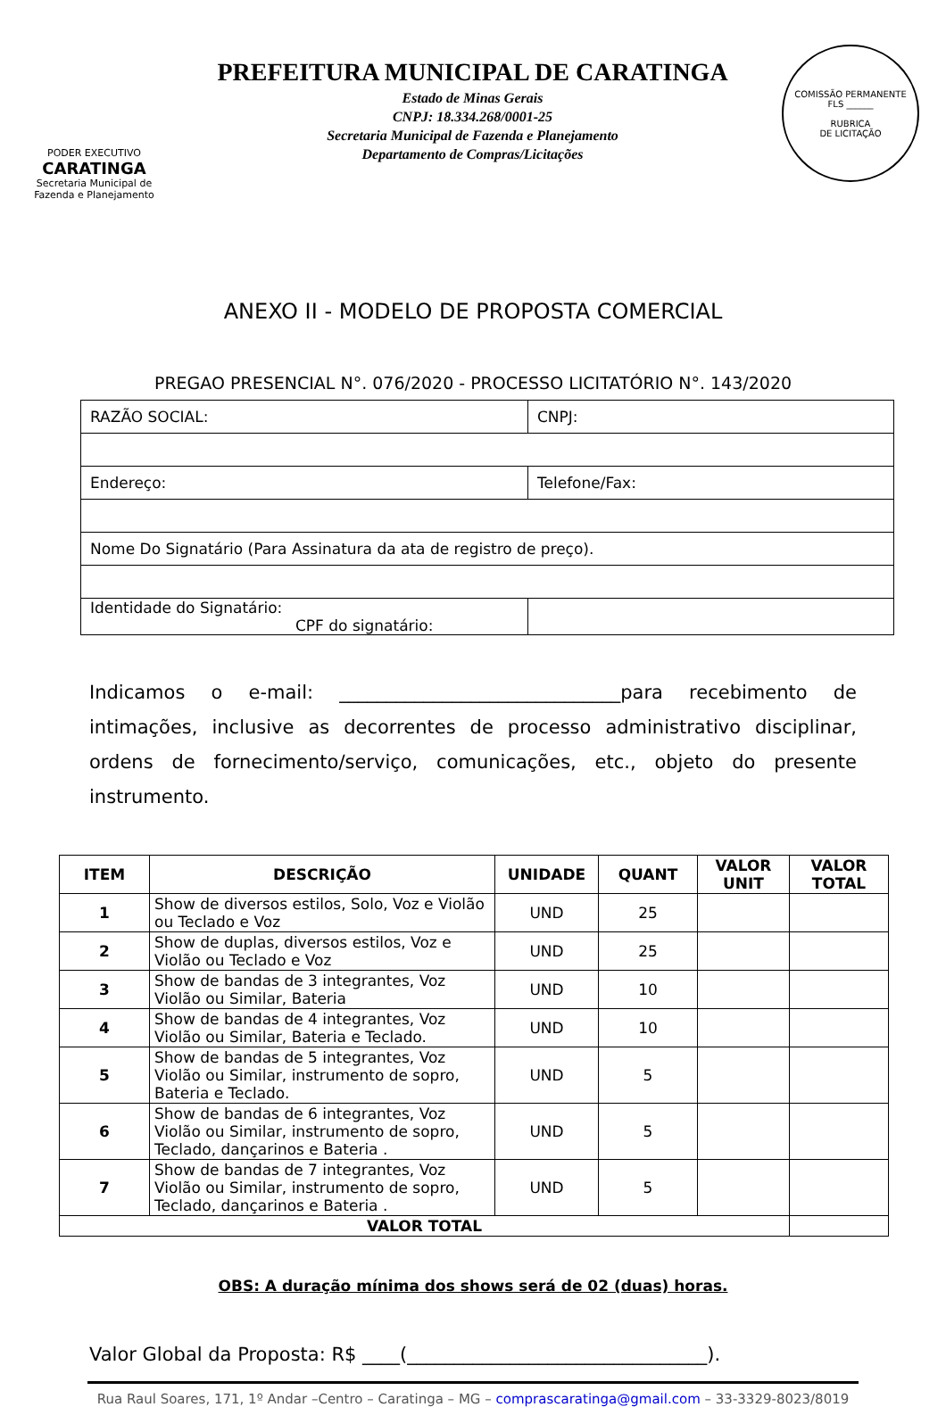PODER EXECUTIVO
CARATINGA
Secretaria Municipal de Fazenda e Planejamento
PREFEITURA MUNICIPAL DE CARATINGA
Estado de Minas Gerais
CNPJ: 18.334.268/0001-25
Secretaria Municipal de Fazenda e Planejamento
Departamento de Compras/Licitações
COMISSÃO PERMANENTE
FLS ______
RUBRICA
DE LICITAÇÃO
ANEXO II - MODELO DE PROPOSTA COMERCIAL
PREGAO PRESENCIAL N°. 076/2020 - PROCESSO LICITATÓRIO N°. 143/2020
| RAZÃO SOCIAL: | CNPJ: |
| Endereço: | Telefone/Fax: |
| Nome Do Signatário (Para Assinatura da ata de registro de preço). | |
| Identidade do Signatário: CPF do signatário: | |
Indicamos o e-mail: ______________________________para recebimento de intimações, inclusive as decorrentes de processo administrativo disciplinar, ordens de fornecimento/serviço, comunicações, etc., objeto do presente instrumento.
| ITEM | DESCRIÇÃO | UNIDADE | QUANT | VALOR UNIT | VALOR TOTAL |
| --- | --- | --- | --- | --- | --- |
| 1 | Show de diversos estilos, Solo, Voz e Violão ou Teclado e Voz | UND | 25 | | |
| 2 | Show de duplas, diversos estilos, Voz e Violão ou Teclado e Voz | UND | 25 | | |
| 3 | Show de bandas de 3 integrantes, Voz Violão ou Similar, Bateria | UND | 10 | | |
| 4 | Show de bandas de 4 integrantes, Voz Violão ou Similar, Bateria e Teclado. | UND | 10 | | |
| 5 | Show de bandas de 5 integrantes, Voz Violão ou Similar, instrumento de sopro, Bateria e Teclado. | UND | 5 | | |
| 6 | Show de bandas de 6 integrantes, Voz Violão ou Similar, instrumento de sopro, Teclado, dançarinos e Bateria . | UND | 5 | | |
| 7 | Show de bandas de 7 integrantes, Voz Violão ou Similar, instrumento de sopro, Teclado, dançarinos e Bateria . | UND | 5 | | |
| VALOR TOTAL | | | | | |
OBS: A duração mínima dos shows será de 02 (duas) horas.
Valor Global da Proposta: R$ ____(________________________________).
Rua Raul Soares, 171, 1º Andar –Centro – Caratinga – MG – comprascaratinga@gmail.com – 33-3329-8023/8019